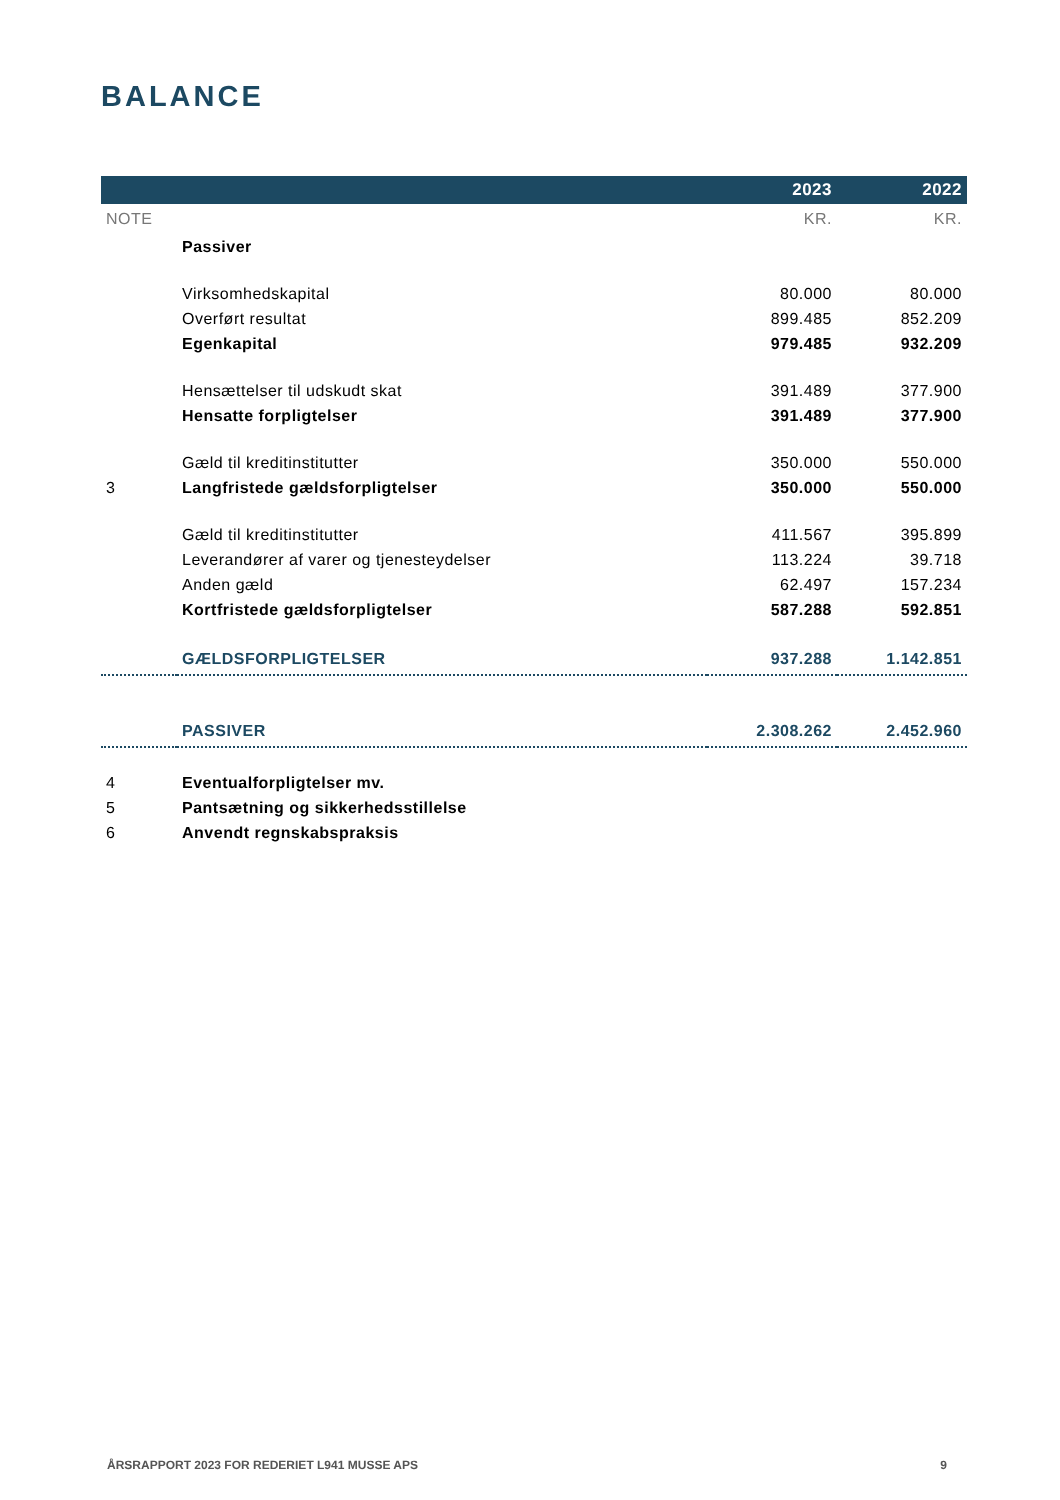BALANCE
| | | 2023 | 2022 |
| --- | --- | --- | --- |
| NOTE | | KR. | KR. |
| | Passiver | | |
| | Virksomhedskapital | 80.000 | 80.000 |
| | Overført resultat | 899.485 | 852.209 |
| | Egenkapital | 979.485 | 932.209 |
| | Hensættelser til udskudt skat | 391.489 | 377.900 |
| | Hensatte forpligtelser | 391.489 | 377.900 |
| | Gæld til kreditinstitutter | 350.000 | 550.000 |
| 3 | Langfristede gældsforpligtelser | 350.000 | 550.000 |
| | Gæld til kreditinstitutter | 411.567 | 395.899 |
| | Leverandører af varer og tjenesteydelser | 113.224 | 39.718 |
| | Anden gæld | 62.497 | 157.234 |
| | Kortfristede gældsforpligtelser | 587.288 | 592.851 |
| | GÆLDSFORPLIGTELSER | 937.288 | 1.142.851 |
| | PASSIVER | 2.308.262 | 2.452.960 |
| 4 | Eventualforpligtelser mv. | | |
| 5 | Pantsætning og sikkerhedsstillelse | | |
| 6 | Anvendt regnskabspraksis | | |
ÅRSRAPPORT 2023 FOR REDERIET L941 MUSSE APS 9